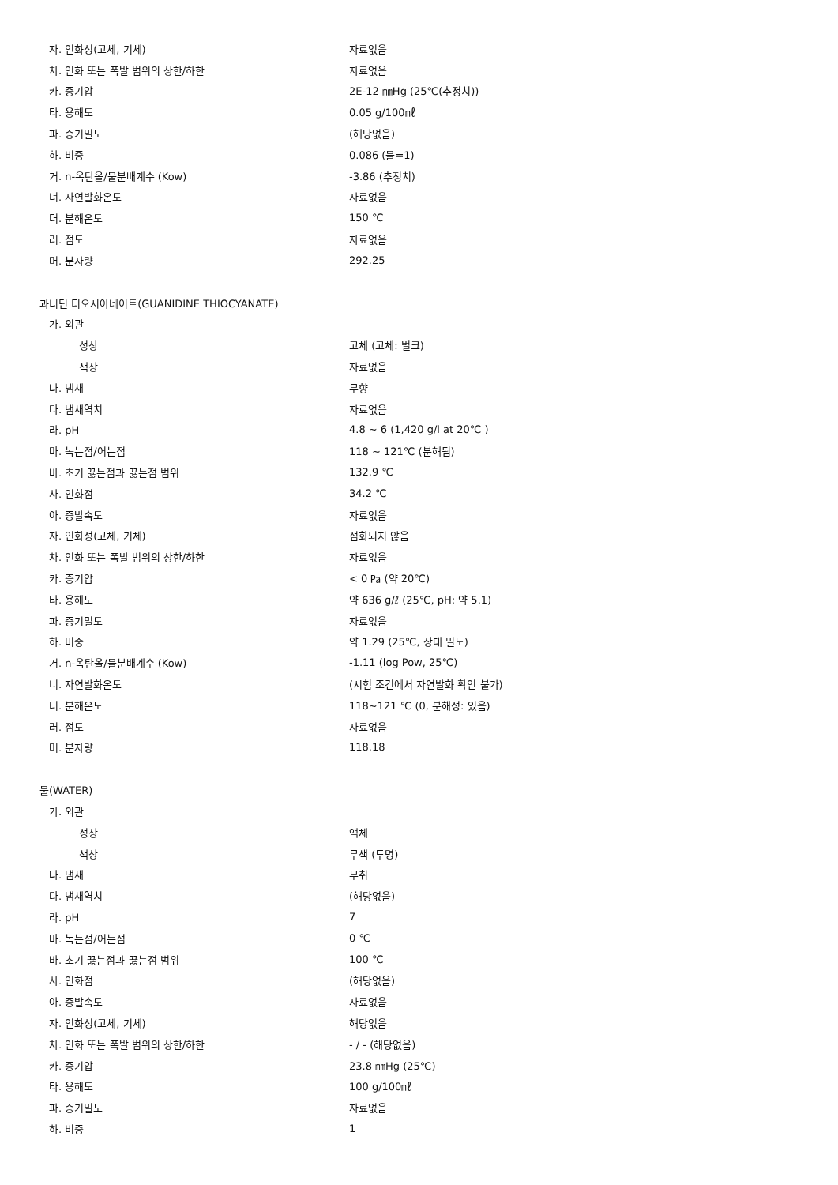자. 인화성(고체, 기체) 자료없음
차. 인화 또는 폭발 범위의 상한/하한 자료없음
카. 증기압 2E-12 ㎜Hg (25℃(추정치))
타. 용해도 0.05 g/100㎖
파. 증기밀도 (해당없음)
하. 비중 0.086 (물=1)
거. n-옥탄올/물분배계수 (Kow) -3.86 (추정치)
너. 자연발화온도 자료없음
더. 분해온도 150 ℃
러. 점도 자료없음
머. 분자량 292.25
과니딘 티오시아네이트(GUANIDINE THIOCYANATE)
가. 외관
성상 고체 (고체: 벌크)
색상 자료없음
나. 냄새 무향
다. 냄새역치 자료없음
라. pH 4.8 ~ 6 (1,420 g/l at 20℃ )
마. 녹는점/어는점 118 ~ 121℃ (분해됨)
바. 초기 끓는점과 끓는점 범위 132.9 ℃
사. 인화점 34.2 ℃
아. 증발속도 자료없음
자. 인화성(고체, 기체) 점화되지 않음
차. 인화 또는 폭발 범위의 상한/하한 자료없음
카. 증기압 < 0 ㎩ (약 20℃)
타. 용해도 약 636 g/ℓ (25℃, pH: 약 5.1)
파. 증기밀도 자료없음
하. 비중 약 1.29 (25℃, 상대 밀도)
거. n-옥탄올/물분배계수 (Kow) -1.11 (log Pow, 25℃)
너. 자연발화온도 (시험 조건에서 자연발화 확인 불가)
더. 분해온도 118~121 ℃ (0, 분해성: 있음)
러. 점도 자료없음
머. 분자량 118.18
물(WATER)
가. 외관
성상 액체
색상 무색 (투명)
나. 냄새 무취
다. 냄새역치 (해당없음)
라. pH 7
마. 녹는점/어는점 0 ℃
바. 초기 끓는점과 끓는점 범위 100 ℃
사. 인화점 (해당없음)
아. 증발속도 자료없음
자. 인화성(고체, 기체) 해당없음
차. 인화 또는 폭발 범위의 상한/하한 - / - (해당없음)
카. 증기압 23.8 ㎜Hg (25℃)
타. 용해도 100 g/100㎖
파. 증기밀도 자료없음
하. 비중 1